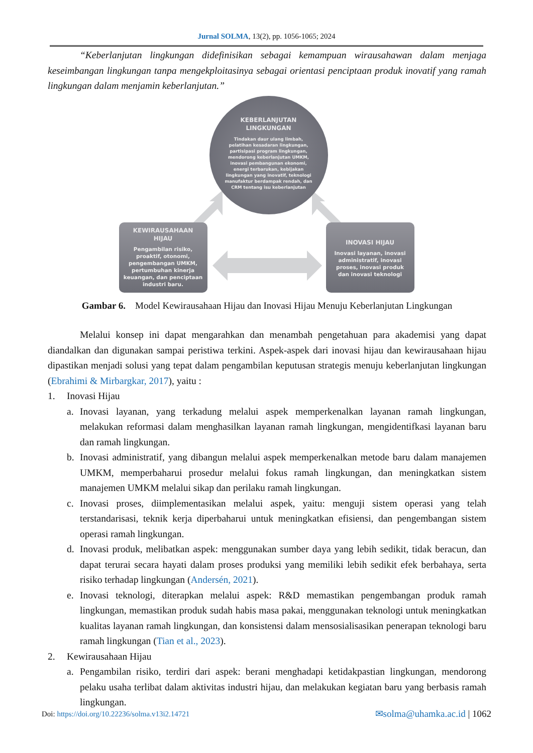Jurnal SOLMA, 13(2), pp. 1056-1065; 2024
“Keberlanjutan lingkungan didefinisikan sebagai kemampuan wirausahawan dalam menjaga keseimbangan lingkungan tanpa mengekploitasinya sebagai orientasi penciptaan produk inovatif yang ramah lingkungan dalam menjamin keberlanjutan.”
KEBERLANJUTAN
LINGKUNGAN
Tindakan daur ulang limbah, pelatihan kesadaran lingkungan, partisipasi program lingkungan, mendorong keberlanjutan UMKM, inovasi pembangunan ekonomi, energi terbarukan, kebijakan lingkungan yang inovatif, teknologi manufaktur berdampak rendah, dan CRM tentang isu keberlanjutan
KEWIRAUSAHAAN
HIJAU
Pengambilan risiko, proaktif, otonomi, pengembangan UMKM, pertumbuhan kinerja keuangan, dan penciptaan industri baru.
INOVASI HIJAU
Inovasi layanan, inovasi administratif, inovasi proses, inovasi produk dan inovasi teknologi
Gambar 6. Model Kewirausahaan Hijau dan Inovasi Hijau Menuju Keberlanjutan Lingkungan
Melalui konsep ini dapat mengarahkan dan menambah pengetahuan para akademisi yang dapat diandalkan dan digunakan sampai peristiwa terkini. Aspek-aspek dari inovasi hijau dan kewirausahaan hijau dipastikan menjadi solusi yang tepat dalam pengambilan keputusan strategis menuju keberlanjutan lingkungan (Ebrahimi & Mirbargkar, 2017), yaitu :
1. Inovasi Hijau
a. Inovasi layanan, yang terkadung melalui aspek memperkenalkan layanan ramah lingkungan, melakukan reformasi dalam menghasilkan layanan ramah lingkungan, mengidentifkasi layanan baru dan ramah lingkungan.
b. Inovasi administratif, yang dibangun melalui aspek memperkenalkan metode baru dalam manajemen UMKM, memperbaharui prosedur melalui fokus ramah lingkungan, dan meningkatkan sistem manajemen UMKM melalui sikap dan perilaku ramah lingkungan.
c. Inovasi proses, diimplementasikan melalui aspek, yaitu: menguji sistem operasi yang telah terstandarisasi, teknik kerja diperbaharui untuk meningkatkan efisiensi, dan pengembangan sistem operasi ramah lingkungan.
d. Inovasi produk, melibatkan aspek: menggunakan sumber daya yang lebih sedikit, tidak beracun, dan dapat terurai secara hayati dalam proses produksi yang memiliki lebih sedikit efek berbahaya, serta risiko terhadap lingkungan (Andersén, 2021).
e. Inovasi teknologi, diterapkan melalui aspek: R&D memastikan pengembangan produk ramah lingkungan, memastikan produk sudah habis masa pakai, menggunakan teknologi untuk meningkatkan kualitas layanan ramah lingkungan, dan konsistensi dalam mensosialisasikan penerapan teknologi baru ramah lingkungan (Tian et al., 2023).
2. Kewirausahaan Hijau
a. Pengambilan risiko, terdiri dari aspek: berani menghadapi ketidakpastian lingkungan, mendorong pelaku usaha terlibat dalam aktivitas industri hijau, dan melakukan kegiatan baru yang berbasis ramah lingkungan.
Doi: https://doi.org/10.22236/solma.v13i2.14721 ✉solma@uhamka.ac.id | 1062